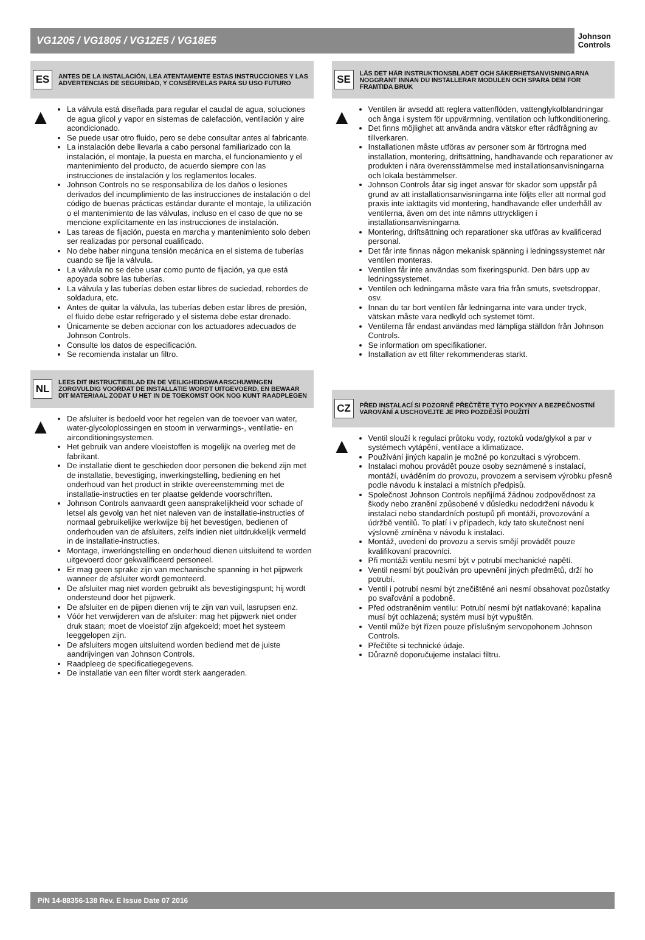VG1205 / VG1805 / VG12E5 / VG18E5
Johnson
Controls
ES
ANTES DE LA INSTALACIÓN, LEA ATENTAMENTE ESTAS INSTRUCCIONES Y LAS ADVERTENCIAS DE SEGURIDAD, Y CONSÉRVELAS PARA SU USO FUTURO
▲
La válvula está diseñada para regular el caudal de agua, soluciones de agua glicol y vapor en sistemas de calefacción, ventilación y aire acondicionado.
Se puede usar otro fluido, pero se debe consultar antes al fabricante.
La instalación debe llevarla a cabo personal familiarizado con la instalación, el montaje, la puesta en marcha, el funcionamiento y el mantenimiento del producto, de acuerdo siempre con las instrucciones de instalación y los reglamentos locales.
Johnson Controls no se responsabiliza de los daños o lesiones derivados del incumplimiento de las instrucciones de instalación o del código de buenas prácticas estándar durante el montaje, la utilización o el mantenimiento de las válvulas, incluso en el caso de que no se mencione explícitamente en las instrucciones de instalación.
Las tareas de fijación, puesta en marcha y mantenimiento solo deben ser realizadas por personal cualificado.
No debe haber ninguna tensión mecánica en el sistema de tuberías cuando se fije la válvula.
La válvula no se debe usar como punto de fijación, ya que está apoyada sobre las tuberías.
La válvula y las tuberías deben estar libres de suciedad, rebordes de soldadura, etc.
Antes de quitar la válvula, las tuberías deben estar libres de presión, el fluido debe estar refrigerado y el sistema debe estar drenado.
Únicamente se deben accionar con los actuadores adecuados de Johnson Controls.
Consulte los datos de especificación.
Se recomienda instalar un filtro.
NL
LEES DIT INSTRUCTIEBLAD EN DE VEILIGHEIDSWAARSCHUWINGEN ZORGVULDIG VOORDAT DE INSTALLATIE WORDT UITGEVOERD, EN BEWAAR DIT MATERIAAL ZODAT U HET IN DE TOEKOMST OOK NOG KUNT RAADPLEGEN
▲
De afsluiter is bedoeld voor het regelen van de toevoer van water, water-glycoloplossingen en stoom in verwarmings-, ventilatie- en airconditioningsystemen.
Het gebruik van andere vloeistoffen is mogelijk na overleg met de fabrikant.
De installatie dient te geschieden door personen die bekend zijn met de installatie, bevestiging, inwerkingstelling, bediening en het onderhoud van het product in strikte overeenstemming met de installatie-instructies en ter plaatse geldende voorschriften.
Johnson Controls aanvaardt geen aansprakelijkheid voor schade of letsel als gevolg van het niet naleven van de installatie-instructies of normaal gebruikelijke werkwijze bij het bevestigen, bedienen of onderhouden van de afsluiters, zelfs indien niet uitdrukkelijk vermeld in de installatie-instructies.
Montage, inwerkingstelling en onderhoud dienen uitsluitend te worden uitgevoerd door gekwalificeerd personeel.
Er mag geen sprake zijn van mechanische spanning in het pijpwerk wanneer de afsluiter wordt gemonteerd.
De afsluiter mag niet worden gebruikt als bevestigingspunt; hij wordt ondersteund door het pijpwerk.
De afsluiter en de pijpen dienen vrij te zijn van vuil, lasrupsen enz.
Vóór het verwijderen van de afsluiter: mag het pijpwerk niet onder druk staan; moet de vloeistof zijn afgekoeld; moet het systeem leeggelopen zijn.
De afsluiters mogen uitsluitend worden bediend met de juiste aandrijvingen van Johnson Controls.
Raadpleeg de specificatiegegevens.
De installatie van een filter wordt sterk aangeraden.
SE
LÄS DET HÄR INSTRUKTIONSBLADET OCH SÄKERHETSANVISNINGARNA NOGGRANT INNAN DU INSTALLERAR MODULEN OCH SPARA DEM FÖR FRAMTIDA BRUK
▲
Ventilen är avsedd att reglera vattenflöden, vattenglykolblandningar och ånga i system för uppvärmning, ventilation och luftkonditionering.
Det finns möjlighet att använda andra vätskor efter rådfrågning av tillverkaren.
Installationen måste utföras av personer som är förtrogna med installation, montering, driftsättning, handhavande och reparationer av produkten i nära överensstämmelse med installationsanvisningarna och lokala bestämmelser.
Johnson Controls åtar sig inget ansvar för skador som uppstår på grund av att installationsanvisningarna inte följts eller att normal god praxis inte iakttagits vid montering, handhavande eller underhåll av ventilerna, även om det inte nämns uttryckligen i installationsanvisningarna.
Montering, driftsättning och reparationer ska utföras av kvalificerad personal.
Det får inte finnas någon mekanisk spänning i ledningssystemet när ventilen monteras.
Ventilen får inte användas som fixeringspunkt. Den bärs upp av ledningssystemet.
Ventilen och ledningarna måste vara fria från smuts, svetsdroppar, osv.
Innan du tar bort ventilen får ledningarna inte vara under tryck, vätskan måste vara nedkyld och systemet tömt.
Ventilerna får endast användas med lämpliga ställdon från Johnson Controls.
Se information om specifikationer.
Installation av ett filter rekommenderas starkt.
CZ
PŘED INSTALACÍ SI POZORNĚ PŘEČTĚTE TYTO POKYNY A BEZPEČNOSTNÍ VAROVÁNÍ A USCHOVEJTE JE PRO POZDĚJŠÍ POUŽITÍ
▲
Ventil slouží k regulaci průtoku vody, roztoků voda/glykol a par v systémech vytápění, ventilace a klimatizace.
Používání jiných kapalin je možné po konzultaci s výrobcem.
Instalaci mohou provádět pouze osoby seznámené s instalací, montáží, uváděním do provozu, provozem a servisem výrobku přesně podle návodu k instalaci a místních předpisů.
Společnost Johnson Controls nepřijímá žádnou zodpovědnost za škody nebo zranění způsobené v důsledku nedodržení návodu k instalaci nebo standardních postupů při montáži, provozování a údržbě ventilů. To platí i v případech, kdy tato skutečnost není výslovně zmíněna v návodu k instalaci.
Montáž, uvedení do provozu a servis smějí provádět pouze kvalifikovaní pracovníci.
Při montáži ventilu nesmí být v potrubí mechanické napětí.
Ventil nesmí být používán pro upevnění jiných předmětů, drží ho potrubí.
Ventil i potrubí nesmí být znečištěné ani nesmí obsahovat pozůstatky po svařování a podobně.
Před odstraněním ventilu: Potrubí nesmí být natlakované; kapalina musí být ochlazená; systém musí být vypuštěn.
Ventil může být řízen pouze příslušným servopohonem Johnson Controls.
Přečtěte si technické údaje.
Důrazně doporučujeme instalaci filtru.
P/N 14-88356-138 Rev. E Issue Date 07 2016